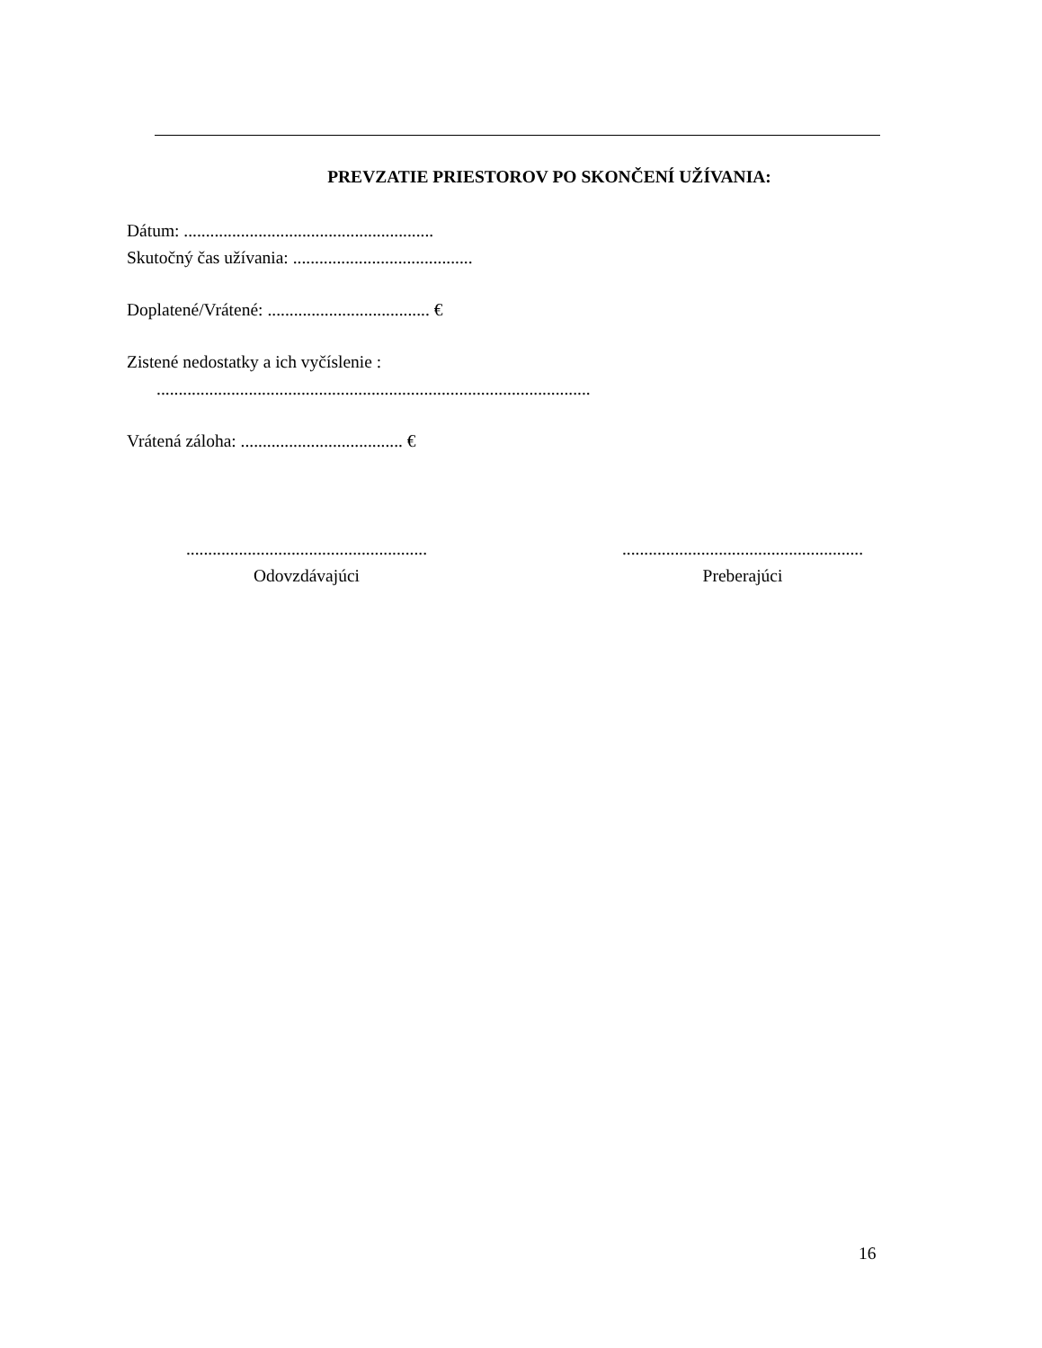PREVZATIE PRIESTOROV PO SKONČENÍ UŽÍVANIA:
Dátum: .........................................................
Skutočný čas užívania: .........................................
Doplatené/Vrátené: ..................................... €
Zistené nedostatky a ich vyčíslenie :
...................................................................................................
Vrátená záloha: ..................................... €
.......................................................
Odovzdávajúci
.......................................................
Preberajúci
16